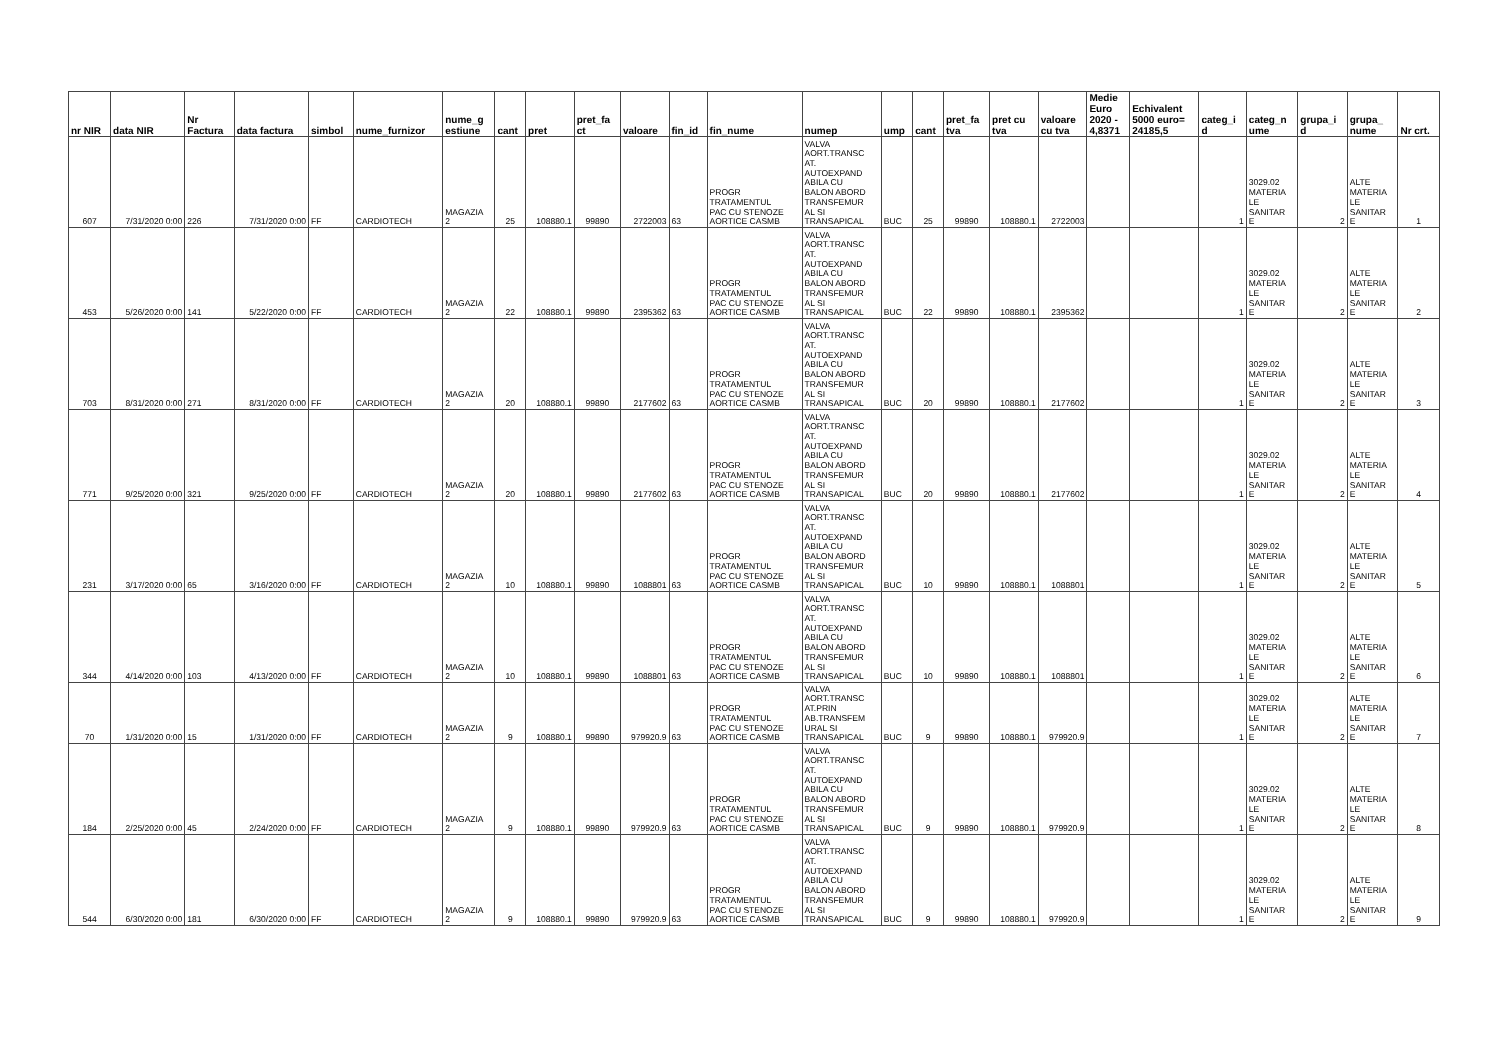| nr NIR | data NIR | Nr Factura | data factura | simbol | nume_furnizor | nume_g estiune | cant | pret | pret_fa ct | valoare | fin_id | fin_nume | numep | ump | cant | pret_fa tva | pret cu tva | valoare cu tva | Medie Euro 2020 - 4,8371 | Echivalent 5000 euro= 24185,5 | categ_i d | categ_n ume | grupa_i d | grupa_ nume | Nr crt. |
| --- | --- | --- | --- | --- | --- | --- | --- | --- | --- | --- | --- | --- | --- | --- | --- | --- | --- | --- | --- | --- | --- | --- | --- | --- | --- |
| 607 | 7/31/2020 0:00 | 226 | 7/31/2020 0:00 | FF | CARDIOTECH | MAGAZIA 2 | 25 | 108880.1 | 99890 | 2722003 | 63 | PROGR TRATAMENTUL PAC CU STENOZE AORTICE CASMB | VALVA AORT.TRANSC AT. AUTOEXPAND ABILA CU BALON ABORD TRANSFEMUR AL SI TRANSAPICAL | BUC | 25 | 99890 | 108880.1 | 2722003 | | | 1 | 3029.02 MATERIA LE SANITAR E | 2 | ALTE MATERIA LE SANITAR E | 1 |
| 453 | 5/26/2020 0:00 | 141 | 5/22/2020 0:00 | FF | CARDIOTECH | MAGAZIA 2 | 22 | 108880.1 | 99890 | 2395362 | 63 | PROGR TRATAMENTUL PAC CU STENOZE AORTICE CASMB | VALVA AORT.TRANSC AT. AUTOEXPAND ABILA CU BALON ABORD TRANSFEMUR AL SI TRANSAPICAL | BUC | 22 | 99890 | 108880.1 | 2395362 | | | 1 | 3029.02 MATERIA LE SANITAR E | 2 | ALTE MATERIA LE SANITAR E | 2 |
| 703 | 8/31/2020 0:00 | 271 | 8/31/2020 0:00 | FF | CARDIOTECH | MAGAZIA 2 | 20 | 108880.1 | 99890 | 2177602 | 63 | PROGR TRATAMENTUL PAC CU STENOZE AORTICE CASMB | VALVA AORT.TRANSC AT. AUTOEXPAND ABILA CU BALON ABORD TRANSFEMUR AL SI TRANSAPICAL | BUC | 20 | 99890 | 108880.1 | 2177602 | | | 1 | 3029.02 MATERIA LE SANITAR E | 2 | ALTE MATERIA LE SANITAR E | 3 |
| 771 | 9/25/2020 0:00 | 321 | 9/25/2020 0:00 | FF | CARDIOTECH | MAGAZIA 2 | 20 | 108880.1 | 99890 | 2177602 | 63 | PROGR TRATAMENTUL PAC CU STENOZE AORTICE CASMB | VALVA AORT.TRANSC AT. AUTOEXPAND ABILA CU BALON ABORD TRANSFEMUR AL SI TRANSAPICAL | BUC | 20 | 99890 | 108880.1 | 2177602 | | | 1 | 3029.02 MATERIA LE SANITAR E | 2 | ALTE MATERIA LE SANITAR E | 4 |
| 231 | 3/17/2020 0:00 | 65 | 3/16/2020 0:00 | FF | CARDIOTECH | MAGAZIA 2 | 10 | 108880.1 | 99890 | 1088801 | 63 | PROGR TRATAMENTUL PAC CU STENOZE AORTICE CASMB | VALVA AORT.TRANSC AT. AUTOEXPAND ABILA CU BALON ABORD TRANSFEMUR AL SI TRANSAPICAL | BUC | 10 | 99890 | 108880.1 | 1088801 | | | 1 | 3029.02 MATERIA LE SANITAR E | 2 | ALTE MATERIA LE SANITAR E | 5 |
| 344 | 4/14/2020 0:00 | 103 | 4/13/2020 0:00 | FF | CARDIOTECH | MAGAZIA 2 | 10 | 108880.1 | 99890 | 1088801 | 63 | PROGR TRATAMENTUL PAC CU STENOZE AORTICE CASMB | VALVA AORT.TRANSC AT. AUTOEXPAND ABILA CU BALON ABORD TRANSFEMUR AL SI TRANSAPICAL | BUC | 10 | 99890 | 108880.1 | 1088801 | | | 1 | 3029.02 MATERIA LE SANITAR E | 2 | ALTE MATERIA LE SANITAR E | 6 |
| 70 | 1/31/2020 0:00 | 15 | 1/31/2020 0:00 | FF | CARDIOTECH | MAGAZIA 2 | 9 | 108880.1 | 99890 | 979920.9 | 63 | PROGR TRATAMENTUL PAC CU STENOZE AORTICE CASMB | VALVA AORT.TRANSC AT.PRIN AB.TRANSFEM URAL SI TRANSAPICAL | BUC | 9 | 99890 | 108880.1 | 979920.9 | | | 1 | 3029.02 MATERIA LE SANITAR E | 2 | ALTE MATERIA LE SANITAR E | 7 |
| 184 | 2/25/2020 0:00 | 45 | 2/24/2020 0:00 | FF | CARDIOTECH | MAGAZIA 2 | 9 | 108880.1 | 99890 | 979920.9 | 63 | PROGR TRATAMENTUL PAC CU STENOZE AORTICE CASMB | VALVA AORT.TRANSC AT. AUTOEXPAND ABILA CU BALON ABORD TRANSFEMUR AL SI TRANSAPICAL | BUC | 9 | 99890 | 108880.1 | 979920.9 | | | 1 | 3029.02 MATERIA LE SANITAR E | 2 | ALTE MATERIA LE SANITAR E | 8 |
| 544 | 6/30/2020 0:00 | 181 | 6/30/2020 0:00 | FF | CARDIOTECH | MAGAZIA 2 | 9 | 108880.1 | 99890 | 979920.9 | 63 | PROGR TRATAMENTUL PAC CU STENOZE AORTICE CASMB | VALVA AORT.TRANSC AT. AUTOEXPAND ABILA CU BALON ABORD TRANSFEMUR AL SI TRANSAPICAL | BUC | 9 | 99890 | 108880.1 | 979920.9 | | | 1 | 3029.02 MATERIA LE SANITAR E | 2 | ALTE MATERIA LE SANITAR E | 9 |